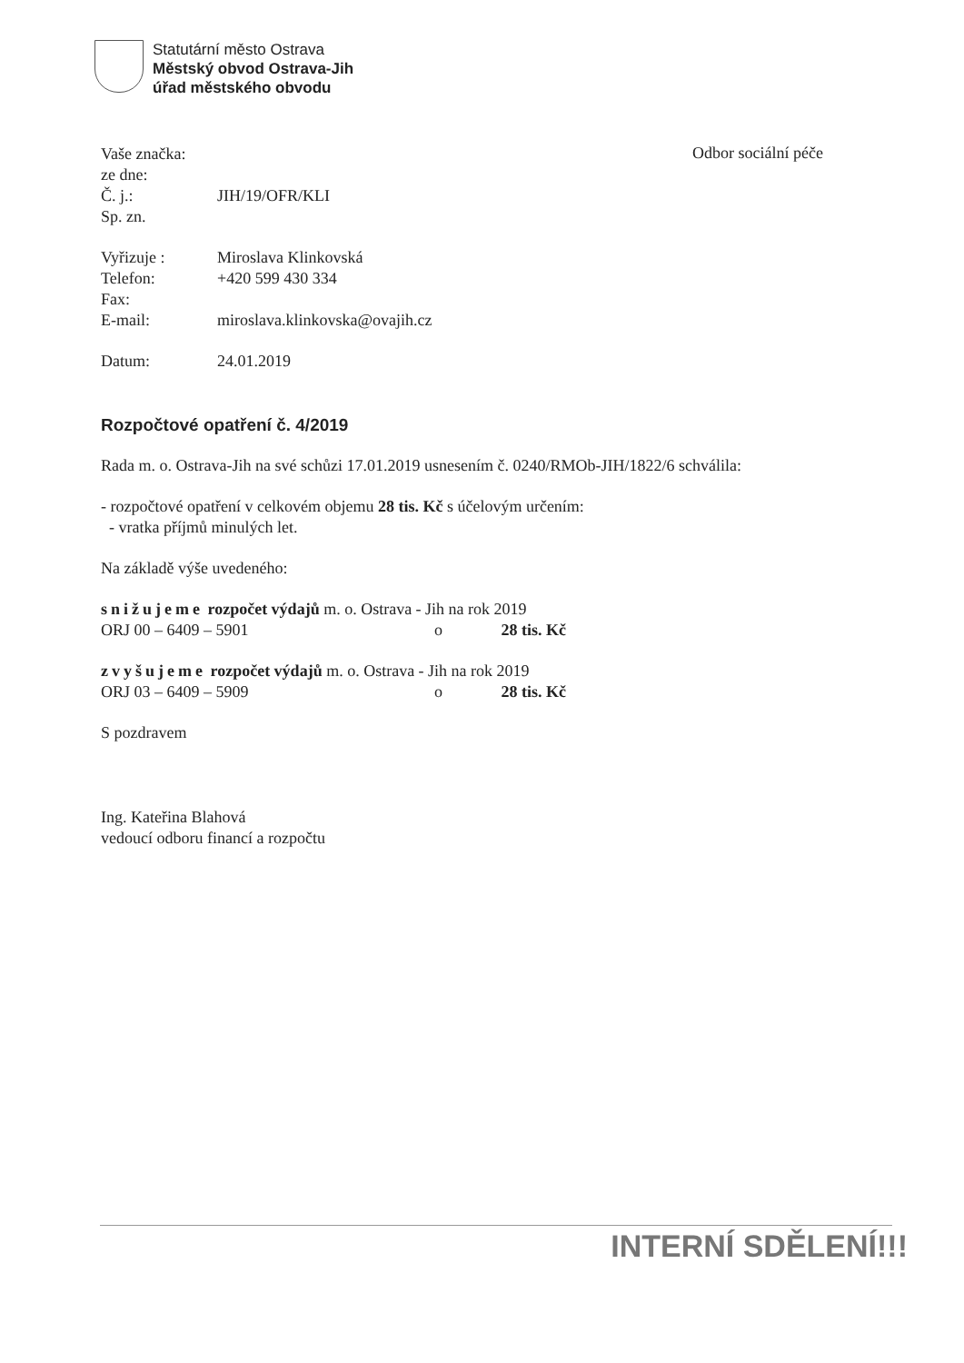Statutární město Ostrava
Městský obvod Ostrava-Jih
úřad městského obvodu
Odbor sociální péče
| Vaše značka: | |
| ze dne: | |
| Č. j.: | JIH/19/OFR/KLI |
| Sp. zn. | |
| Vyřizuje : | Miroslava Klinkovská |
| Telefon: | +420 599 430 334 |
| Fax: | |
| E-mail: | miroslava.klinkovska@ovajih.cz |
| Datum: | 24.01.2019 |
Rozpočtové opatření č. 4/2019
Rada m. o. Ostrava-Jih na své schůzi 17.01.2019 usnesením č. 0240/RMOb-JIH/1822/6 schválila:
- rozpočtové opatření v celkovém objemu 28 tis. Kč s účelovým určením:
- vratka příjmů minulých let.
Na základě výše uvedeného:
snižujeme rozpočet výdajů m. o. Ostrava - Jih na rok 2019
ORJ 00 – 6409 – 5901 o 28 tis. Kč
zvyšujeme rozpočet výdajů m. o. Ostrava - Jih na rok 2019
ORJ 03 – 6409 – 5909 o 28 tis. Kč
S pozdravem
Ing. Kateřina Blahová
vedoucí odboru financí a rozpočtu
INTERNÍ SDĚLENÍ!!!